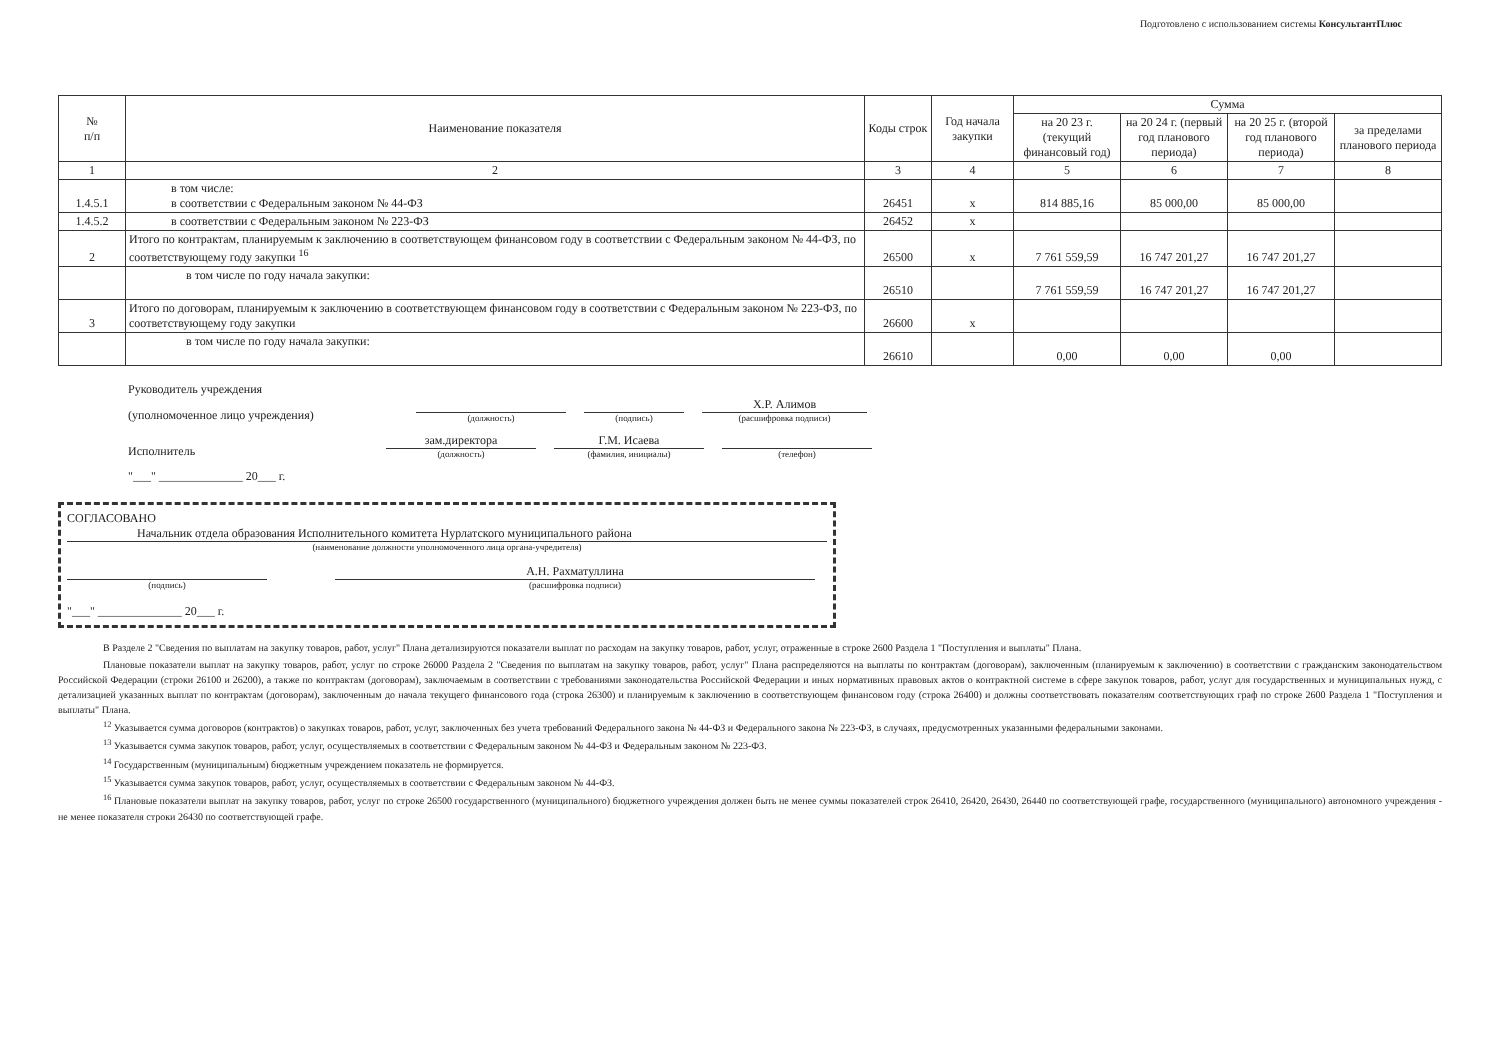Подготовлено с использованием системы КонсультантПлюс
| № п/п | Наименование показателя | Коды строк | Год начала закупки | Сумма | | | |
| --- | --- | --- | --- | --- | --- | --- | --- |
| | | | | на 20 23 г. (текущий финансовый год) | на 20 24 г. (первый год планового периода) | на 20 25 г. (второй год планового периода) | за пределами планового периода |
| 1 | 2 | 3 | 4 | 5 | 6 | 7 | 8 |
| 1.4.5.1 | в том числе: в соответствии с Федеральным законом № 44-ФЗ | 26451 | х | 814 885,16 | 85 000,00 | 85 000,00 | |
| 1.4.5.2 | в соответствии с Федеральным законом № 223-ФЗ | 26452 | х | | | | |
| 2 | Итого по контрактам, планируемым к заключению в соответствующем финансовом году в соответствии с Федеральным законом № 44-ФЗ, по соответствующему году закупки <sup>16</sup> | 26500 | х | 7 761 559,59 | 16 747 201,27 | 16 747 201,27 | |
| | в том числе по году начала закупки: | 26510 | | 7 761 559,59 | 16 747 201,27 | 16 747 201,27 | |
| 3 | Итого по договорам, планируемым к заключению в соответствующем финансовом году в соответствии с Федеральным законом № 223-ФЗ, по соответствующему году закупки | 26600 | х | | | | |
| | в том числе по году начала закупки: | 26610 | | 0,00 | 0,00 | 0,00 | |
Руководитель учреждения
(уполномоченное лицо учреждения)
(должность)
(подпись)
Х.Р. Алимов
(расшифровка подписи)
Исполнитель
зам.директора
(должность)
Г.М. Исаева
(фамилия, инициалы)
(телефон)
"___" ______________ 20___ г.
СОГЛАСОВАНО
Начальник отдела образования Исполнительного комитета Нурлатского муниципального района
(наименование должности уполномоченного лица органа-учредителя)
(подпись)
А.Н. Рахматуллина
(расшифровка подписи)
"___" ______________ 20___ г.
В Разделе 2 "Сведения по выплатам на закупку товаров, работ, услуг" Плана детализируются показатели выплат по расходам на закупку товаров, работ, услуг, отраженные в строке 2600 Раздела 1 "Поступления и выплаты" Плана.
Плановые показатели выплат на закупку товаров, работ, услуг по строке 26000 Раздела 2 "Сведения по выплатам на закупку товаров, работ, услуг" Плана распределяются на выплаты по контрактам (договорам), заключенным (планируемым к заключению) в соответствии с гражданским законодательством Российской Федерации (строки 26100 и 26200), а также по контрактам (договорам), заключаемым в соответствии с требованиями законодательства Российской Федерации и иных нормативных правовых актов о контрактной системе в сфере закупок товаров, работ, услуг для государственных и муниципальных нужд, с детализацией указанных выплат по контрактам (договорам), заключенным до начала текущего финансового года (строка 26300) и планируемым к заключению в соответствующем финансовом году (строка 26400) и должны соответствовать показателям соответствующих граф по строке 2600 Раздела 1 "Поступления и выплаты" Плана.
<sup>12</sup> Указывается сумма договоров (контрактов) о закупках товаров, работ, услуг, заключенных без учета требований Федерального закона № 44-ФЗ и Федерального закона № 223-ФЗ, в случаях, предусмотренных указанными федеральными законами.
<sup>13</sup> Указывается сумма закупок товаров, работ, услуг, осуществляемых в соответствии с Федеральным законом № 44-ФЗ и Федеральным законом № 223-ФЗ.
<sup>14</sup> Государственным (муниципальным) бюджетным учреждением показатель не формируется.
<sup>15</sup> Указывается сумма закупок товаров, работ, услуг, осуществляемых в соответствии с Федеральным законом № 44-ФЗ.
<sup>16</sup> Плановые показатели выплат на закупку товаров, работ, услуг по строке 26500 государственного (муниципального) бюджетного учреждения должен быть не менее суммы показателей строк 26410, 26420, 26430, 26440 по соответствующей графе, государственного (муниципального) автономного учреждения - не менее показателя строки 26430 по соответствующей графе.